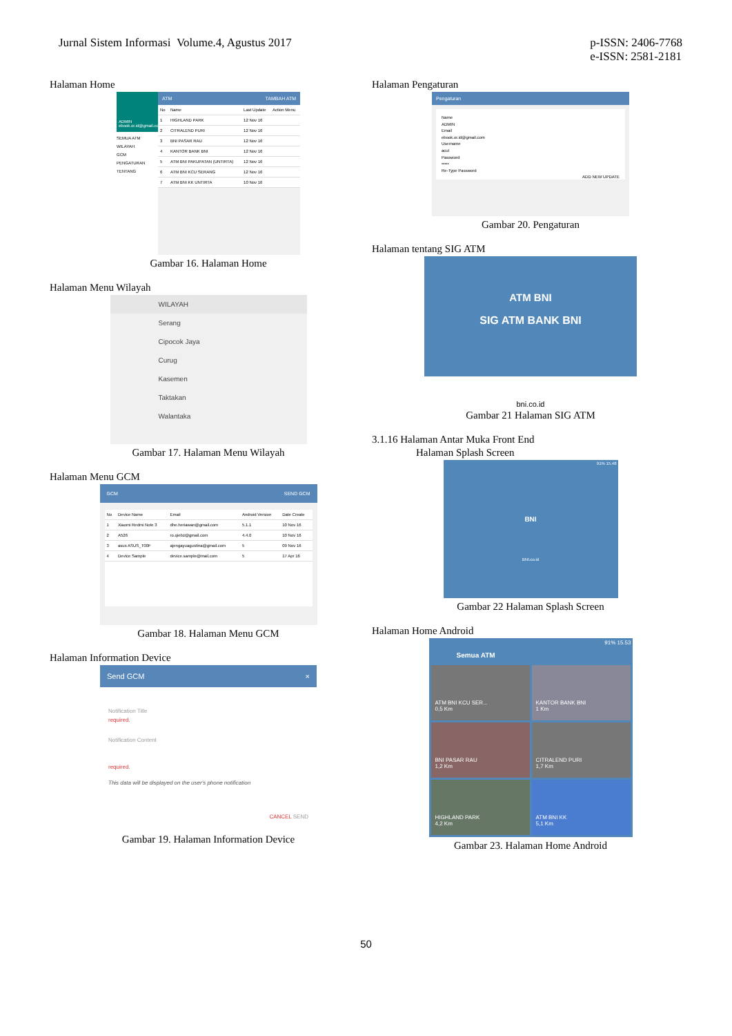Jurnal Sistem Informasi Volume.4, Agustus 2017
p-ISSN: 2406-7768
e-ISSN: 2581-2181
Halaman Home
ADMIN ebook.or.id@gmail.com
SEMUA ATM
WILAYAH
GCM
PENGATURAN
TENTANG
ATM TAMBAH ATM
| No | Name | Last Update | Action Menu |
| --- | --- | --- | --- |
| 1 | HIGHLAND PARK | 12 Nov 16 | |
| 2 | CITRALEND PURI | 12 Nov 16 | |
| 3 | BNI PASAR RAU | 12 Nov 16 | |
| 4 | KANTOR BANK BNI | 12 Nov 16 | |
| 5 | ATM BNI PAKUPATAN (UNTIRTA) | 12 Nov 16 | |
| 6 | ATM BNI KCU SERANG | 12 Nov 16 | |
| 7 | ATM BNI KK UNTIRTA | 10 Nov 16 | |
Gambar 16. Halaman Home
Halaman Menu Wilayah
WILAYAH
Serang
Cipocok Jaya
Curug
Kasemen
Taktakan
Walantaka
Gambar 17. Halaman Menu Wilayah
Halaman Menu GCM
GCM SEND GCM
| No | Device Name | Email | Android Version | Date Create |
| --- | --- | --- | --- | --- |
| 1 | Xiaomi Redmi Note 3 | dhe.heriawan@gmail.com | 5.1.1 | 10 Nov 16 |
| 2 | A526 | ro.qiebz@gmail.com | 4.4.0 | 10 Nov 16 |
| 3 | asus ASUS_T00F | ajengayuagustina@gmail.com | 5 | 09 Nov 16 |
| 4 | Device Sample | device.sample@mail.com | 5 | 17 Apr 16 |
Gambar 18. Halaman Menu GCM
Halaman Information Device
Send GCM ×
Notification Title
required.
Notification Content
required.
This data will be displayed on the user's phone notification
CANCEL SEND
Gambar 19. Halaman Information Device
Halaman Pengaturan
Pengaturan
Name
ADMIN
Email
ebook.or.id@gmail.com
Username
acul
Password
•••••
Re-Type Password
ADD NEW UPDATE
Gambar 20. Pengaturan
Halaman tentang SIG ATM
ATM BNI
SIG ATM BANK BNI
bni.co.id
Gambar 21 Halaman SIG ATM
3.1.16 Halaman Antar Muka Front End
Halaman Splash Screen
91% 15.48
BNI
BNI.co.id
Gambar 22 Halaman Splash Screen
Halaman Home Android
91% 15.53
Semua ATM
ATM BNI KCU SER...
0,5 Km
KANTOR BANK BNI
1 Km
BNI PASAR RAU
1,2 Km
CITRALEND PURI
1,7 Km
HIGHLAND PARK
4,2 Km
ATM BNI KK
5,1 Km
Gambar 23. Halaman Home Android
50